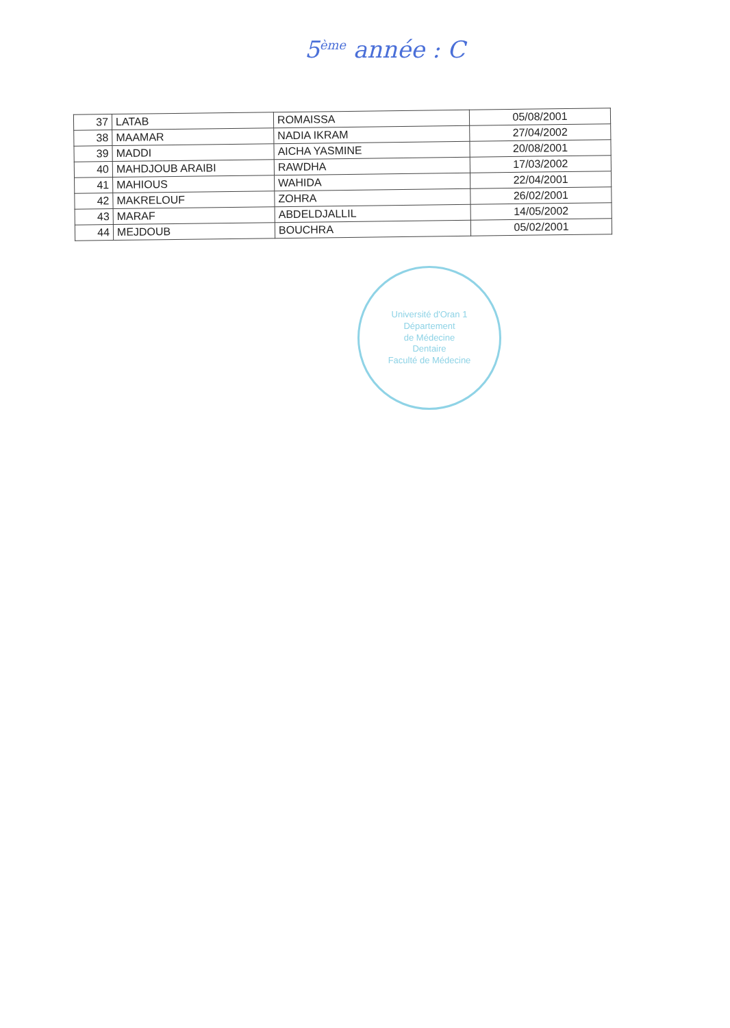5<sup>ème</sup> année : C
| 37 | LATAB | ROMAISSA | 05/08/2001 |
| 38 | MAAMAR | NADIA IKRAM | 27/04/2002 |
| 39 | MADDI | AICHA YASMINE | 20/08/2001 |
| 40 | MAHDJOUB ARAIBI | RAWDHA | 17/03/2002 |
| 41 | MAHIOUS | WAHIDA | 22/04/2001 |
| 42 | MAKRELOUF | ZOHRA | 26/02/2001 |
| 43 | MARAF | ABDELDJALLIL | 14/05/2002 |
| 44 | MEJDOUB | BOUCHRA | 05/02/2001 |
Université d'Oran 1
Département
de Médecine
Dentaire
Faculté de Médecine